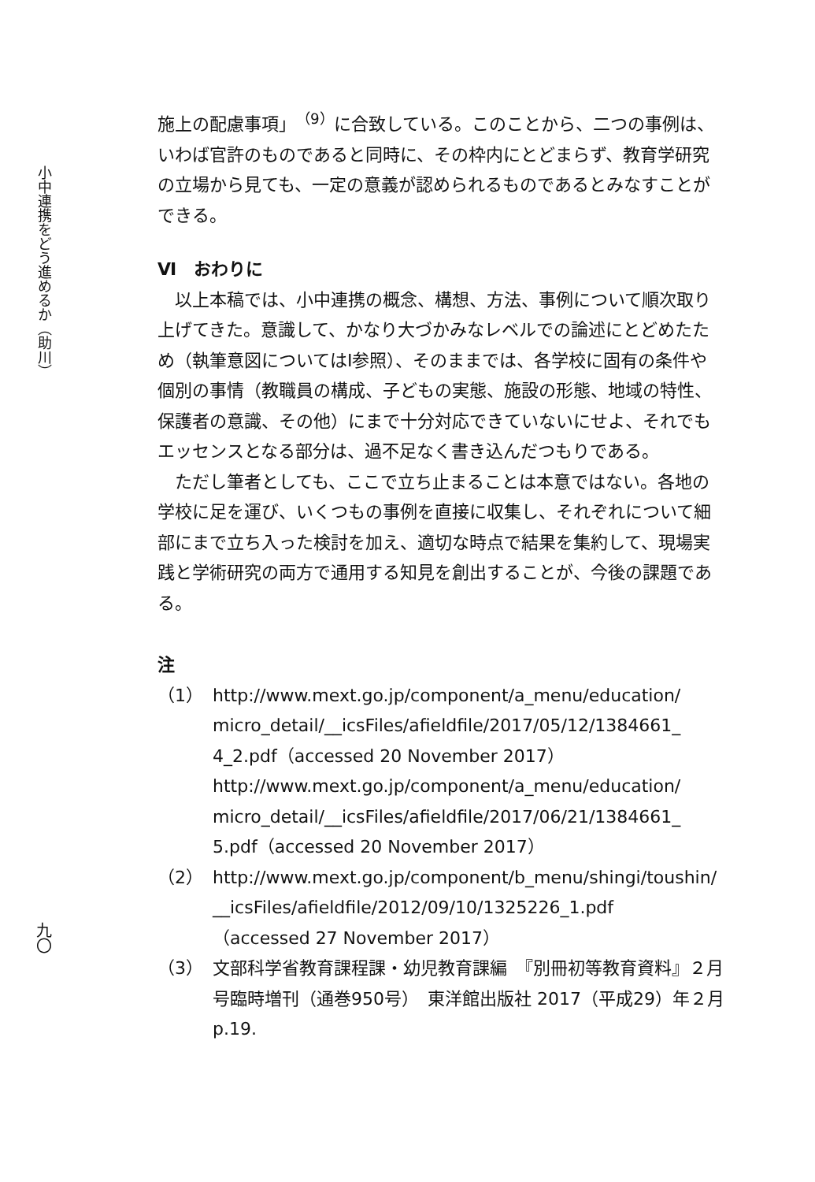小中連携をどう進めるか（助川）
九〇
施上の配慮事項」<sup>（9）</sup>に合致している。このことから、二つの事例は、いわば官許のものであると同時に、その枠内にとどまらず、教育学研究の立場から見ても、一定の意義が認められるものであるとみなすことができる。
Ⅵ　おわりに
以上本稿では、小中連携の概念、構想、方法、事例について順次取り上げてきた。意識して、かなり大づかみなレベルでの論述にとどめたため（執筆意図についてはⅠ参照）、そのままでは、各学校に固有の条件や個別の事情（教職員の構成、子どもの実態、施設の形態、地域の特性、保護者の意識、その他）にまで十分対応できていないにせよ、それでもエッセンスとなる部分は、過不足なく書き込んだつもりである。
ただし筆者としても、ここで立ち止まることは本意ではない。各地の学校に足を運び、いくつもの事例を直接に収集し、それぞれについて細部にまで立ち入った検討を加え、適切な時点で結果を集約して、現場実践と学術研究の両方で通用する知見を創出することが、今後の課題である。
注
（1） http://www.mext.go.jp/component/a_menu/education/ micro_detail/__icsFiles/afieldfile/2017/05/12/1384661_ 4_2.pdf（accessed 20 November 2017）
http://www.mext.go.jp/component/a_menu/education/ micro_detail/__icsFiles/afieldfile/2017/06/21/1384661_ 5.pdf（accessed 20 November 2017）
（2） http://www.mext.go.jp/component/b_menu/shingi/toushin/ __icsFiles/afieldfile/2012/09/10/1325226_1.pdf
（accessed 27 November 2017）
（3） 文部科学省教育課程課・幼児教育課編　『別冊初等教育資料』２月号臨時増刊（通巻950号）　東洋館出版社 2017（平成29）年２月　p.19.